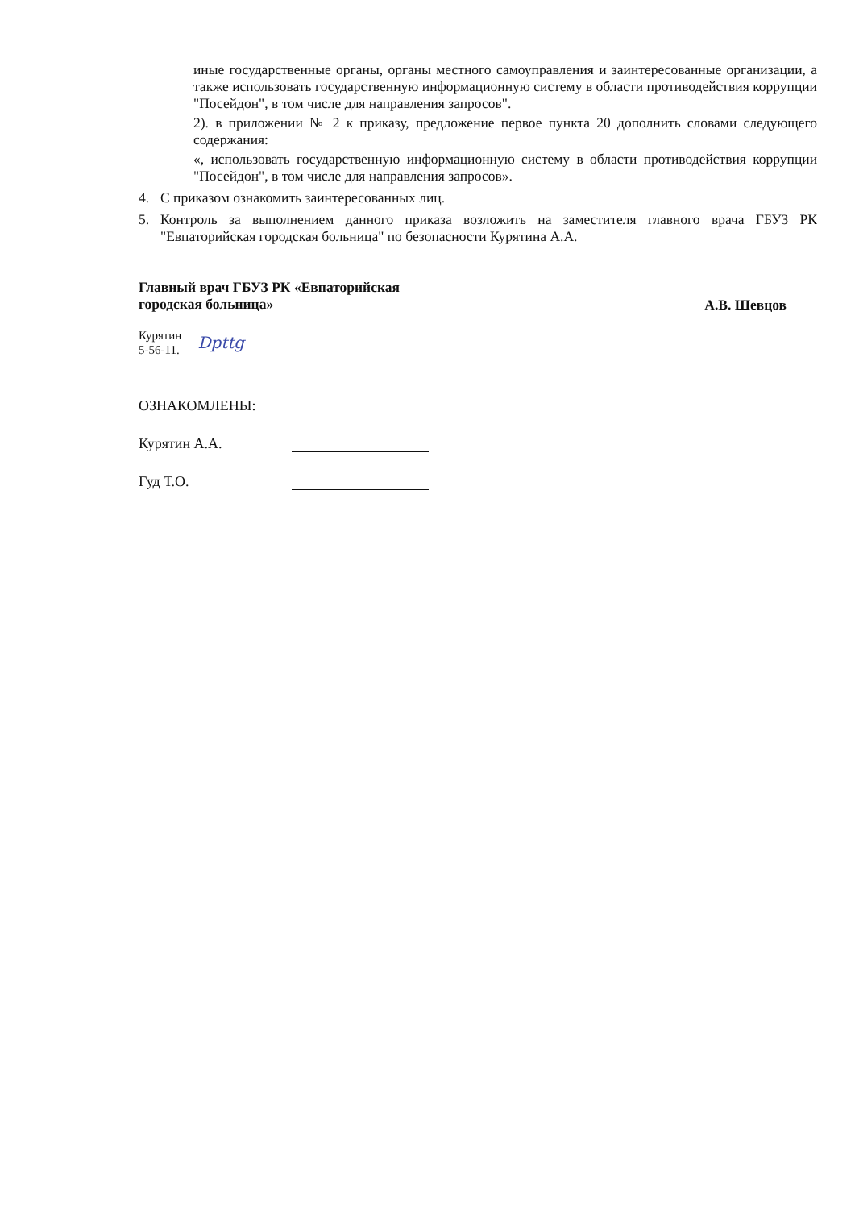иные государственные органы, органы местного самоуправления и заинтересованные организации, а также использовать государственную информационную систему в области противодействия коррупции "Посейдон", в том числе для направления запросов".
2). в приложении № 2 к приказу, предложение первое пункта 20 дополнить словами следующего содержания:
«, использовать государственную информационную систему в области противодействия коррупции "Посейдон", в том числе для направления запросов».
4. С приказом ознакомить заинтересованных лиц.
5. Контроль за выполнением данного приказа возложить на заместителя главного врача ГБУЗ РК "Евпаторийская городская больница" по безопасности Курятина А.А.
Главный врач ГБУЗ РК «Евпаторийская
городская больница»
А.В. Шевцов
Курятин
5-56-11.
Dpttg
ОЗНАКОМЛЕНЫ:
Курятин А.А.
Гуд Т.О.